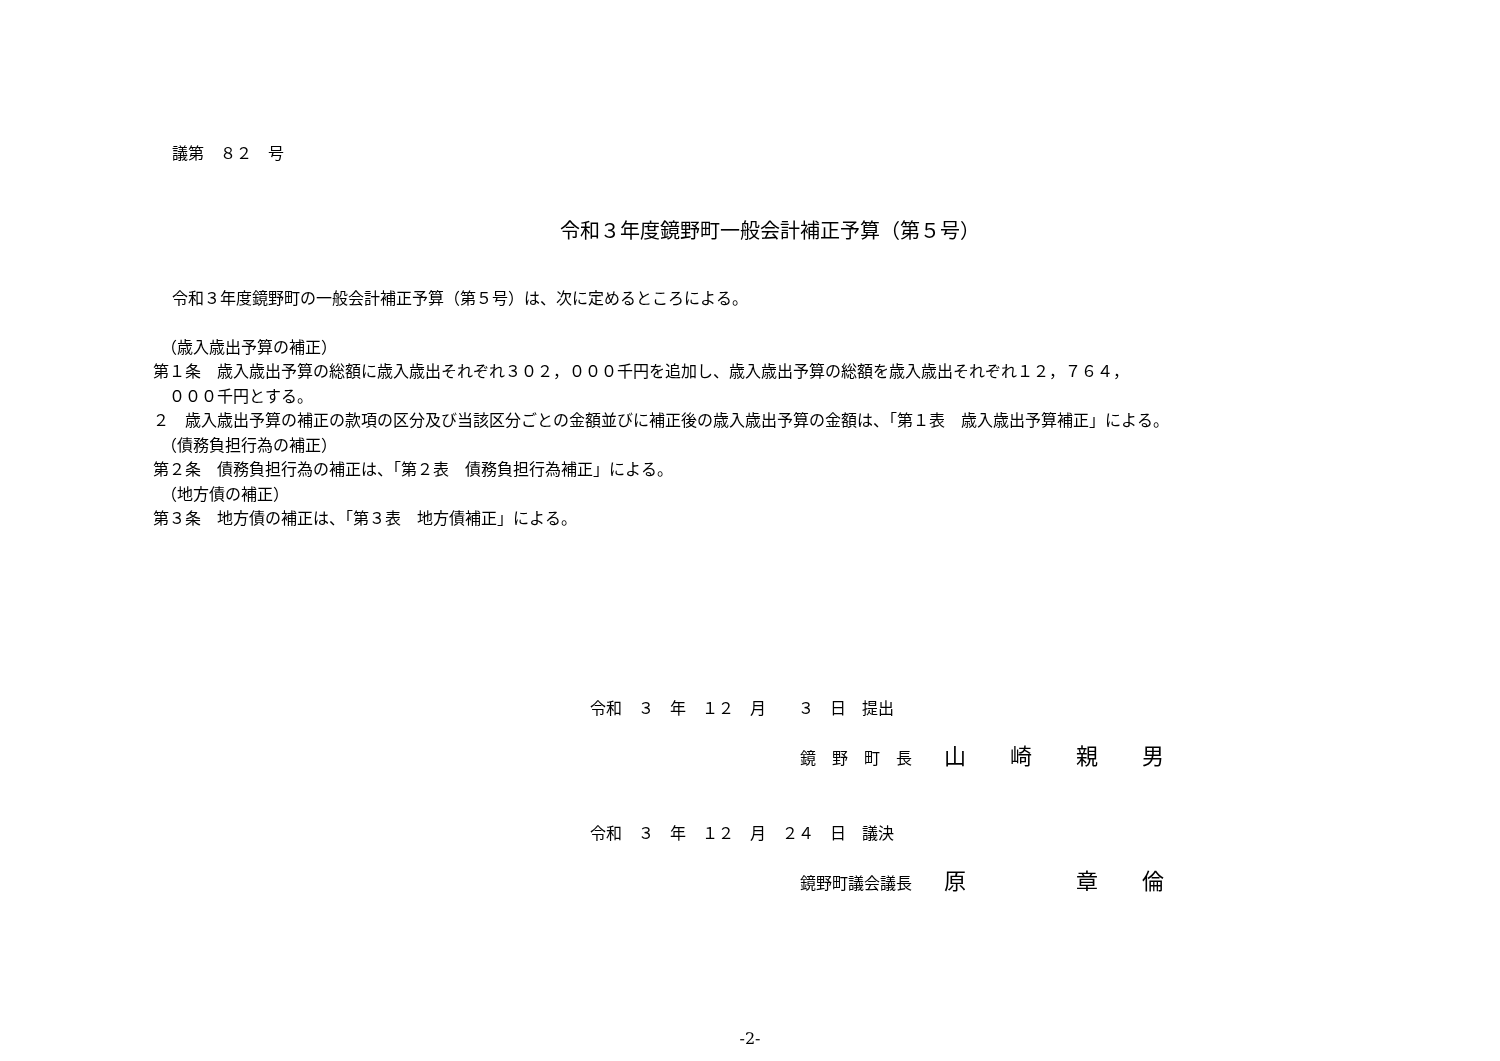議第　８２　号
令和３年度鏡野町一般会計補正予算（第５号）
令和３年度鏡野町の一般会計補正予算（第５号）は、次に定めるところによる。
　（歳入歳出予算の補正）
第１条　歳入歳出予算の総額に歳入歳出それぞれ３０２，０００千円を追加し、歳入歳出予算の総額を歳入歳出それぞれ１２，７６４，
　０００千円とする。
２　歳入歳出予算の補正の款項の区分及び当該区分ごとの金額並びに補正後の歳入歳出予算の金額は、「第１表　歳入歳出予算補正」による。
　（債務負担行為の補正）
第２条　債務負担行為の補正は、「第２表　債務負担行為補正」による。
　（地方債の補正）
第３条　地方債の補正は、「第３表　地方債補正」による。
令和　３　年　１２　月　　３　日　提出
鏡　野　町　長　　山　　崎　　親　　男
令和　３　年　１２　月　２４　日　議決
鏡野町議会議長　　原　　　　　章　　倫
-2-